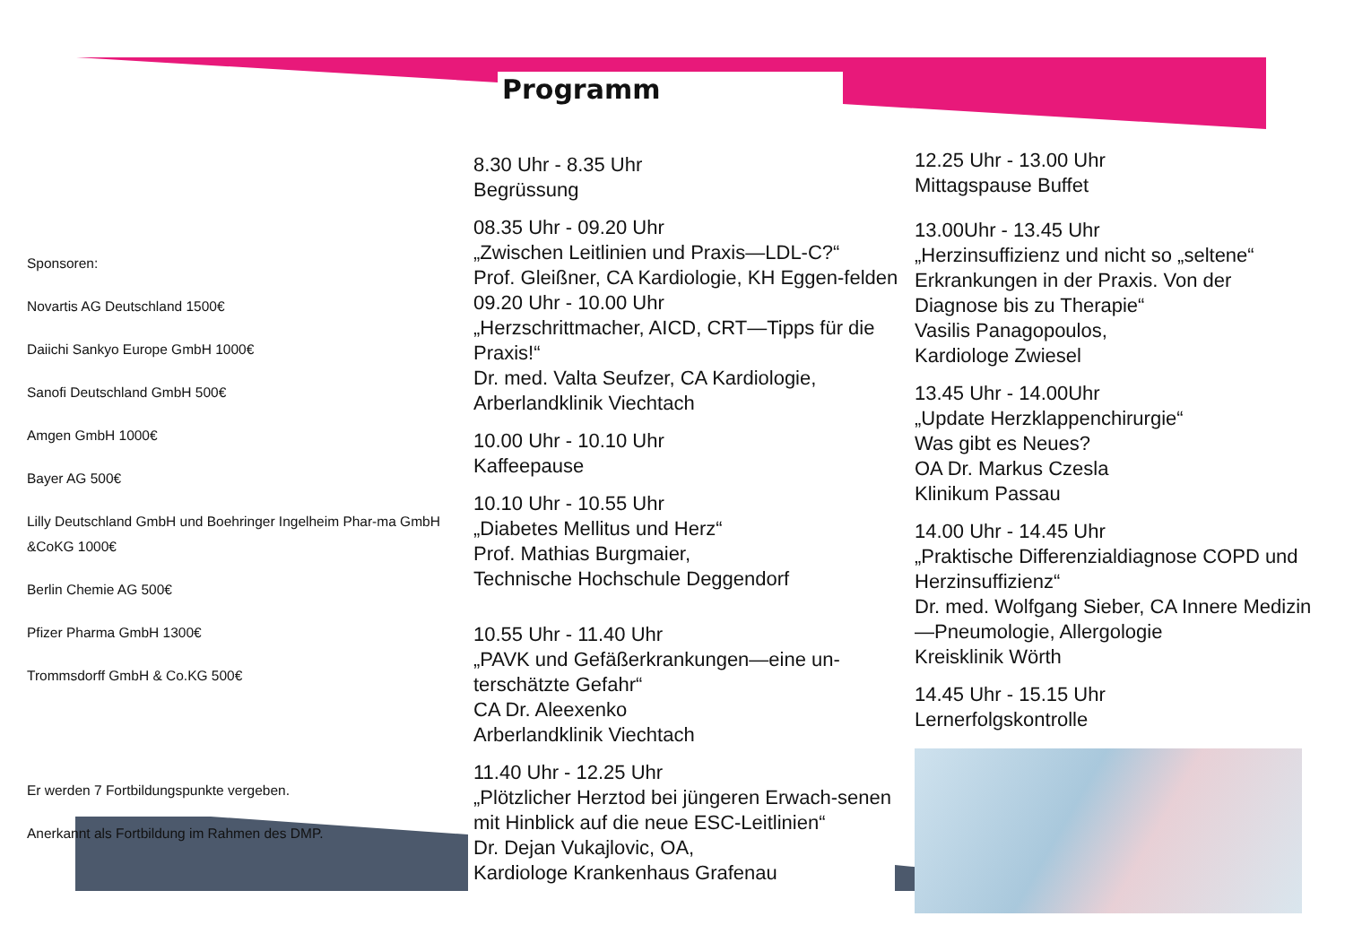Programm
Sponsoren:
Novartis AG Deutschland 1500€
Daiichi Sankyo Europe GmbH 1000€
Sanofi Deutschland GmbH 500€
Amgen GmbH 1000€
Bayer AG 500€
Lilly Deutschland GmbH und Boehringer Ingelheim Phar-ma GmbH &CoKG 1000€
Berlin Chemie AG 500€
Pfizer Pharma GmbH 1300€
Trommsdorff GmbH & Co.KG 500€
Er werden 7 Fortbildungspunkte vergeben.
Anerkannt als Fortbildung im Rahmen des DMP.
8.30 Uhr - 8.35 Uhr
Begrüssung
08.35 Uhr - 09.20 Uhr
„Zwischen Leitlinien und Praxis—LDL-C?“
Prof. Gleißner, CA Kardiologie, KH Eggen-felden
09.20 Uhr - 10.00 Uhr
„Herzschrittmacher, AICD, CRT—Tipps für die Praxis!“
Dr. med. Valta Seufzer, CA Kardiologie, Arberlandklinik Viechtach
10.00 Uhr - 10.10 Uhr
Kaffeepause
10.10 Uhr - 10.55 Uhr
„Diabetes Mellitus und Herz“
Prof. Mathias Burgmaier,
Technische Hochschule Deggendorf
10.55 Uhr - 11.40 Uhr
„PAVK und Gefäßerkrankungen—eine un-terschätzte Gefahr“
CA Dr. Aleexenko
Arberlandklinik Viechtach
11.40 Uhr - 12.25 Uhr
„Plötzlicher Herztod bei jüngeren Erwach-senen mit Hinblick auf die neue ESC-Leitlinien“
Dr. Dejan Vukajlovic, OA,
Kardiologe Krankenhaus Grafenau
12.25 Uhr - 13.00 Uhr
Mittagspause Buffet
13.00Uhr - 13.45 Uhr
„Herzinsuffizienz und nicht so „seltene“ Erkrankungen in der Praxis. Von der Diagnose bis zu Therapie“
Vasilis Panagopoulos,
Kardiologe Zwiesel
13.45 Uhr - 14.00Uhr
„Update Herzklappenchirurgie“
Was gibt es Neues?
OA Dr. Markus Czesla
Klinikum Passau
14.00 Uhr - 14.45 Uhr
„Praktische Differenzialdiagnose COPD und Herzinsuffizienz“
Dr. med. Wolfgang Sieber, CA Innere Medizin—Pneumologie, Allergologie
Kreisklinik Wörth
14.45 Uhr - 15.15 Uhr
Lernerfolgskontrolle